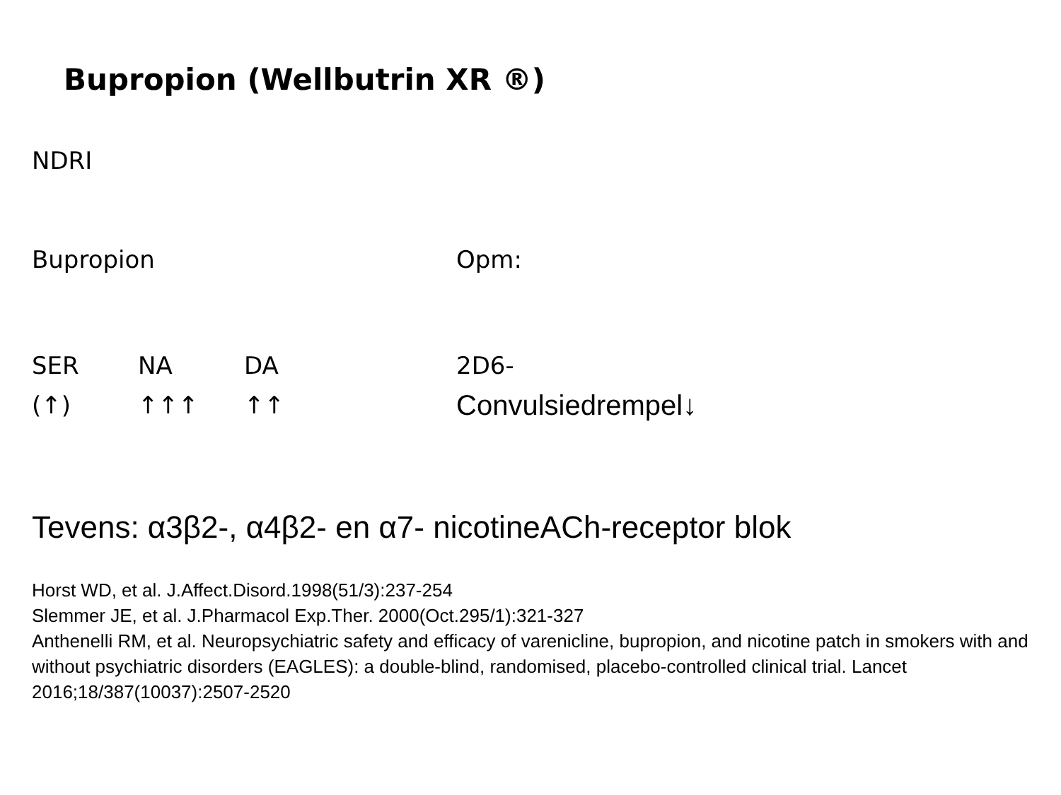Bupropion (Wellbutrin XR ®)
NDRI
Bupropion Opm:
SER NA DA 2D6-
(↑) ↑↑↑ ↑↑ Convulsiedrempel↓
Tevens: α3β2-, α4β2- en α7- nicotineACh-receptor blok
Horst WD, et al. J.Affect.Disord.1998(51/3):237-254
Slemmer JE, et al. J.Pharmacol Exp.Ther. 2000(Oct.295/1):321-327
Anthenelli RM, et al. Neuropsychiatric safety and efficacy of varenicline, bupropion, and nicotine patch in smokers with and without psychiatric disorders (EAGLES): a double-blind, randomised, placebo-controlled clinical trial. Lancet 2016;18/387(10037):2507-2520